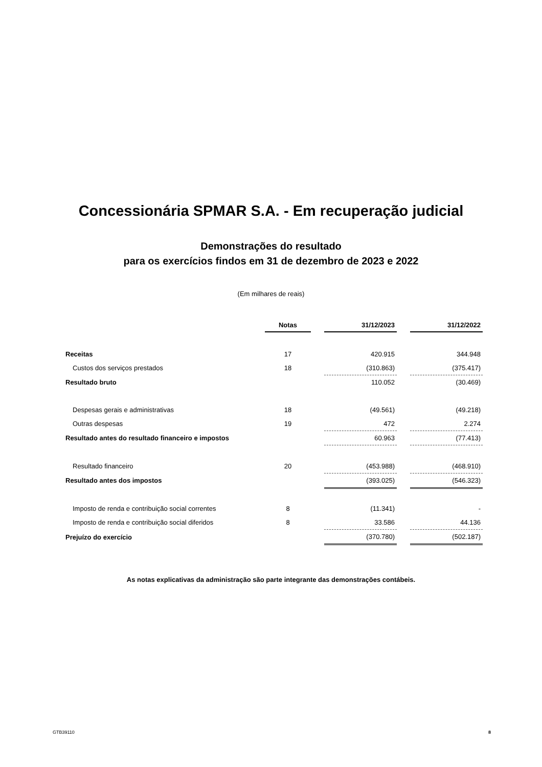Concessionária SPMAR S.A. - Em recuperação judicial
Demonstrações do resultado
para os exercícios findos em 31 de dezembro de 2023 e 2022
(Em milhares de reais)
| | Notas | | 31/12/2023 | | 31/12/2022 |
| Receitas | 17 | | 420.915 | | 344.948 |
| Custos dos serviços prestados | 18 | | (310.863) | | (375.417) |
| Resultado bruto | | | 110.052 | | (30.469) |
| Despesas gerais e administrativas | 18 | | (49.561) | | (49.218) |
| Outras despesas | 19 | | 472 | | 2.274 |
| Resultado antes do resultado financeiro e impostos | | | 60.963 | | (77.413) |
| Resultado financeiro | 20 | | (453.988) | | (468.910) |
| Resultado antes dos impostos | | | (393.025) | | (546.323) |
| Imposto de renda e contribuição social correntes | 8 | | (11.341) | | - |
| Imposto de renda e contribuição social diferidos | 8 | | 33.586 | | 44.136 |
| Prejuízo do exercício | | | (370.780) | | (502.187) |
As notas explicativas da administração são parte integrante das demonstrações contábeis.
GTB39110 8